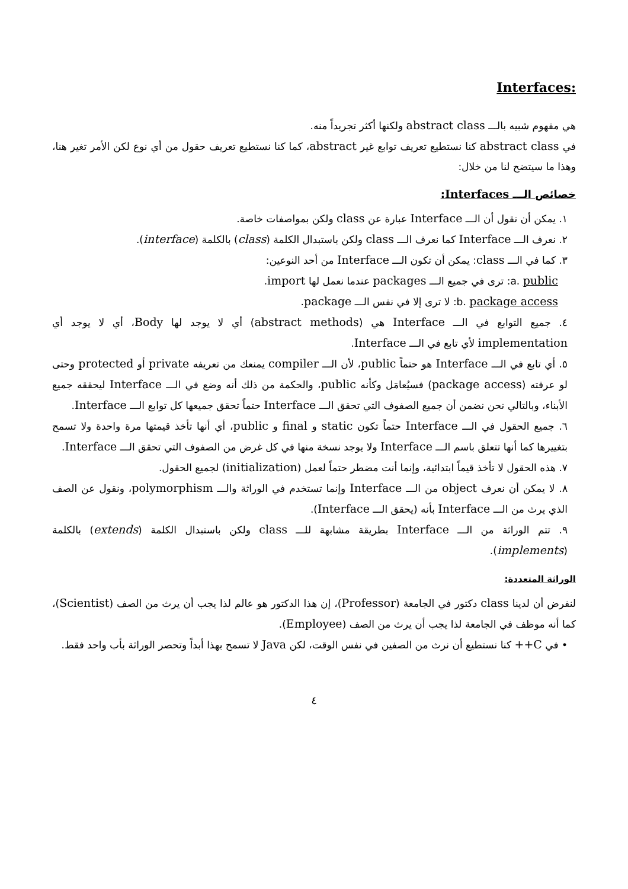:Interfaces
هي مفهوم شبيه بالـــ abstract class ولكنها أكثر تجريداً منه.
في abstract class كنا نستطيع تعريف توابع غير abstract، كما كنا نستطيع تعريف حقول من أي نوع لكن الأمر تغير هنا، وهذا ما سيتضح لنا من خلال:
خصائص الـــ Interfaces:
١. يمكن أن نقول أن الـــ Interface عبارة عن class ولكن بمواصفات خاصة.
٢. نعرف الـــ Interface كما نعرف الـــ class ولكن باستبدال الكلمة (class) بالكلمة (interface).
٣. كما في الـــ class: يمكن أن تكون الـــ Interface من أحد النوعين:
a. public: ترى في جميع الـــ packages عندما نعمل لها import.
b. package access: لا ترى إلا في نفس الـــ package.
٤. جميع التوابع في الـــ Interface هي (abstract methods) أي لا يوجد لها Body، أي لا يوجد أي implementation لأي تابع في الـــ Interface.
٥. أي تابع في الـــ Interface هو حتماً public، لأن الـــ compiler يمنعك من تعريفه private أو protected وحتى لو عرفته (package access) فسيُعامَل وكأنه public، والحكمة من ذلك أنه وضع في الـــ Interface ليحققه جميع الأبناء، وبالتالي نحن نضمن أن جميع الصفوف التي تحقق الـــ Interface حتماً تحقق جميعها كل توابع الـــ Interface.
٦. جميع الحقول في الـــ Interface حتماً تكون static و final و public، أي أنها تأخذ قيمتها مرة واحدة ولا تسمح بتغييرها كما أنها تتعلق باسم الـــ Interface ولا يوجد نسخة منها في كل غرض من الصفوف التي تحقق الـــ Interface.
٧. هذه الحقول لا تأخذ قيماً ابتدائية، وإنما أنت مضطر حتماً لعمل (initialization) لجميع الحقول.
٨. لا يمكن أن نعرف object من الـــ Interface وإنما تستخدم في الوراثة والـــ polymorphism، ونقول عن الصف الذي يرث من الـــ Interface بأنه (يحقق الـــ Interface).
٩. تتم الوراثة من الـــ Interface بطريقة مشابهة للـــ class ولكن باستبدال الكلمة (extends) بالكلمة (implements).
الوراثة المتعددة:
لنفرض أن لدينا class دكتور في الجامعة (Professor)، إن هذا الدكتور هو عالم لذا يجب أن يرث من الصف (Scientist)، كما أنه موظف في الجامعة لذا يجب أن يرث من الصف (Employee).
• في C++ كنا نستطيع أن نرث من الصفين في نفس الوقت، لكن Java لا تسمح بهذا أبداً وتحصر الوراثة بأب واحد فقط.
٤